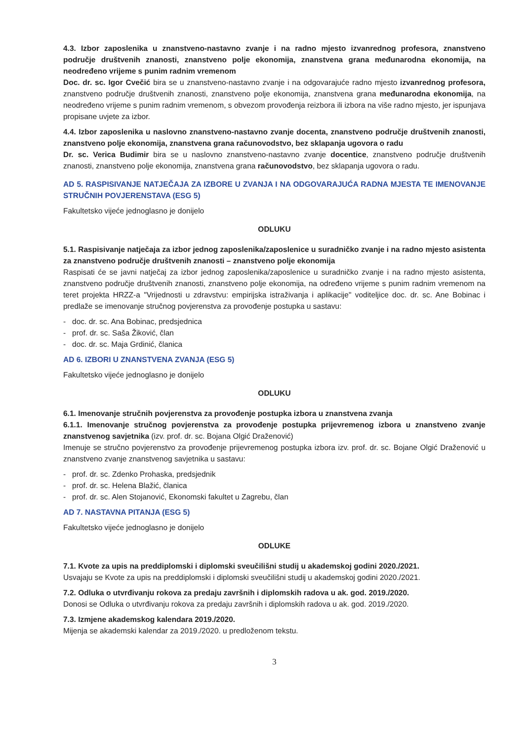4.3. Izbor zaposlenika u znanstveno-nastavno zvanje i na radno mjesto izvanrednog profesora, znanstveno područje društvenih znanosti, znanstveno polje ekonomija, znanstvena grana međunarodna ekonomija, na neodređeno vrijeme s punim radnim vremenom
Doc. dr. sc. Igor Cvečić bira se u znanstveno-nastavno zvanje i na odgovarajuće radno mjesto izvanrednog profesora, znanstveno područje društvenih znanosti, znanstveno polje ekonomija, znanstvena grana međunarodna ekonomija, na neodređeno vrijeme s punim radnim vremenom, s obvezom provođenja reizbora ili izbora na više radno mjesto, jer ispunjava propisane uvjete za izbor.
4.4. Izbor zaposlenika u naslovno znanstveno-nastavno zvanje docenta, znanstveno područje društvenih znanosti, znanstveno polje ekonomija, znanstvena grana računovodstvo, bez sklapanja ugovora o radu
Dr. sc. Verica Budimir bira se u naslovno znanstveno-nastavno zvanje docentice, znanstveno područje društvenih znanosti, znanstveno polje ekonomija, znanstvena grana računovodstvo, bez sklapanja ugovora o radu.
AD 5. RASPISIVANJE NATJEČAJA ZA IZBORE U ZVANJA I NA ODGOVARAJUĆA RADNA MJESTA TE IMENOVANJE STRUČNIH POVJERENSTAVA (ESG 5)
Fakultetsko vijeće jednoglasno je donijelo
ODLUKU
5.1. Raspisivanje natječaja za izbor jednog zaposlenika/zaposlenice u suradničko zvanje i na radno mjesto asistenta za znanstveno područje društvenih znanosti – znanstveno polje ekonomija
Raspisati će se javni natječaj za izbor jednog zaposlenika/zaposlenice u suradničko zvanje i na radno mjesto asistenta, znanstveno područje društvenih znanosti, znanstveno polje ekonomija, na određeno vrijeme s punim radnim vremenom na teret projekta HRZZ-a "Vrijednosti u zdravstvu: empirijska istraživanja i aplikacije" voditeljice doc. dr. sc. Ane Bobinac i predlaže se imenovanje stručnog povjerenstva za provođenje postupka u sastavu:
- doc. dr. sc. Ana Bobinac, predsjednica
- prof. dr. sc. Saša Žiković, član
- doc. dr. sc. Maja Grdinić, članica
AD 6. IZBORI U ZNANSTVENA ZVANJA (ESG 5)
Fakultetsko vijeće jednoglasno je donijelo
ODLUKU
6.1. Imenovanje stručnih povjerenstva za provođenje postupka izbora u znanstvena zvanja
6.1.1. Imenovanje stručnog povjerenstva za provođenje postupka prijevremenog izbora u znanstveno zvanje znanstvenog savjetnika (izv. prof. dr. sc. Bojana Olgić Draženović)
Imenuje se stručno povjerenstvo za provođenje prijevremenog postupka izbora izv. prof. dr. sc. Bojane Olgić Draženović u znanstveno zvanje znanstvenog savjetnika u sastavu:
- prof. dr. sc. Zdenko Prohaska, predsjednik
- prof. dr. sc. Helena Blažić, članica
- prof. dr. sc. Alen Stojanović, Ekonomski fakultet u Zagrebu, član
AD 7. NASTAVNA PITANJA (ESG 5)
Fakultetsko vijeće jednoglasno je donijelo
ODLUKE
7.1. Kvote za upis na preddiplomski i diplomski sveučilišni studij u akademskoj godini 2020./2021.
Usvajaju se Kvote za upis na preddiplomski i diplomski sveučilišni studij u akademskoj godini 2020./2021.
7.2. Odluka o utvrđivanju rokova za predaju završnih i diplomskih radova u ak. god. 2019./2020.
Donosi se Odluka o utvrđivanju rokova za predaju završnih i diplomskih radova u ak. god. 2019./2020.
7.3. Izmjene akademskog kalendara 2019./2020.
Mijenja se akademski kalendar za 2019./2020. u predloženom tekstu.
3